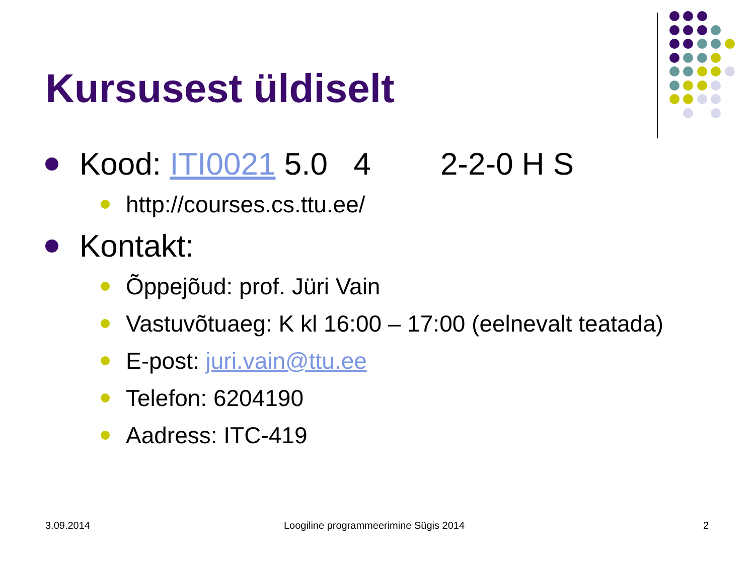Kursusest üldiselt
Kood: ITI0021 5.0 4 2-2-0 H S
http://courses.cs.ttu.ee/
Kontakt:
Õppejõud: prof. Jüri Vain
Vastuvõtuaeg: K kl 16:00 – 17:00 (eelnevalt teatada)
E-post: juri.vain@ttu.ee
Telefon: 6204190
Aadress: ITC-419
3.09.2014
Loogiline programmeerimine Sügis 2014
2